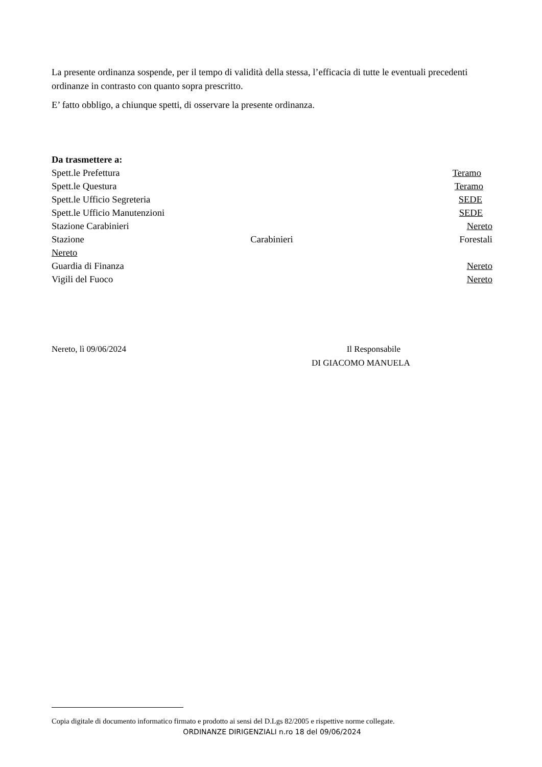La presente ordinanza sospende, per il tempo di validità della stessa, l’efficacia di tutte le eventuali precedenti ordinanze in contrasto con quanto sopra prescritto.
E’ fatto obbligo, a chiunque spetti, di osservare la presente ordinanza.
Da trasmettere a:
Spett.le Prefettura Teramo
Spett.le Questura Teramo
Spett.le Ufficio Segreteria SEDE
Spett.le Ufficio Manutenzioni SEDE
Stazione Carabinieri Nereto
Stazione Carabinieri Forestali
Nereto
Guardia di Finanza Nereto
Vigili del Fuoco Nereto
Nereto, lì 09/06/2024 Il Responsabile
DI GIACOMO MANUELA
Copia digitale di documento informatico firmato e prodotto ai sensi del D.Lgs 82/2005 e rispettive norme collegate.
ORDINANZE DIRIGENZIALI n.ro 18 del 09/06/2024